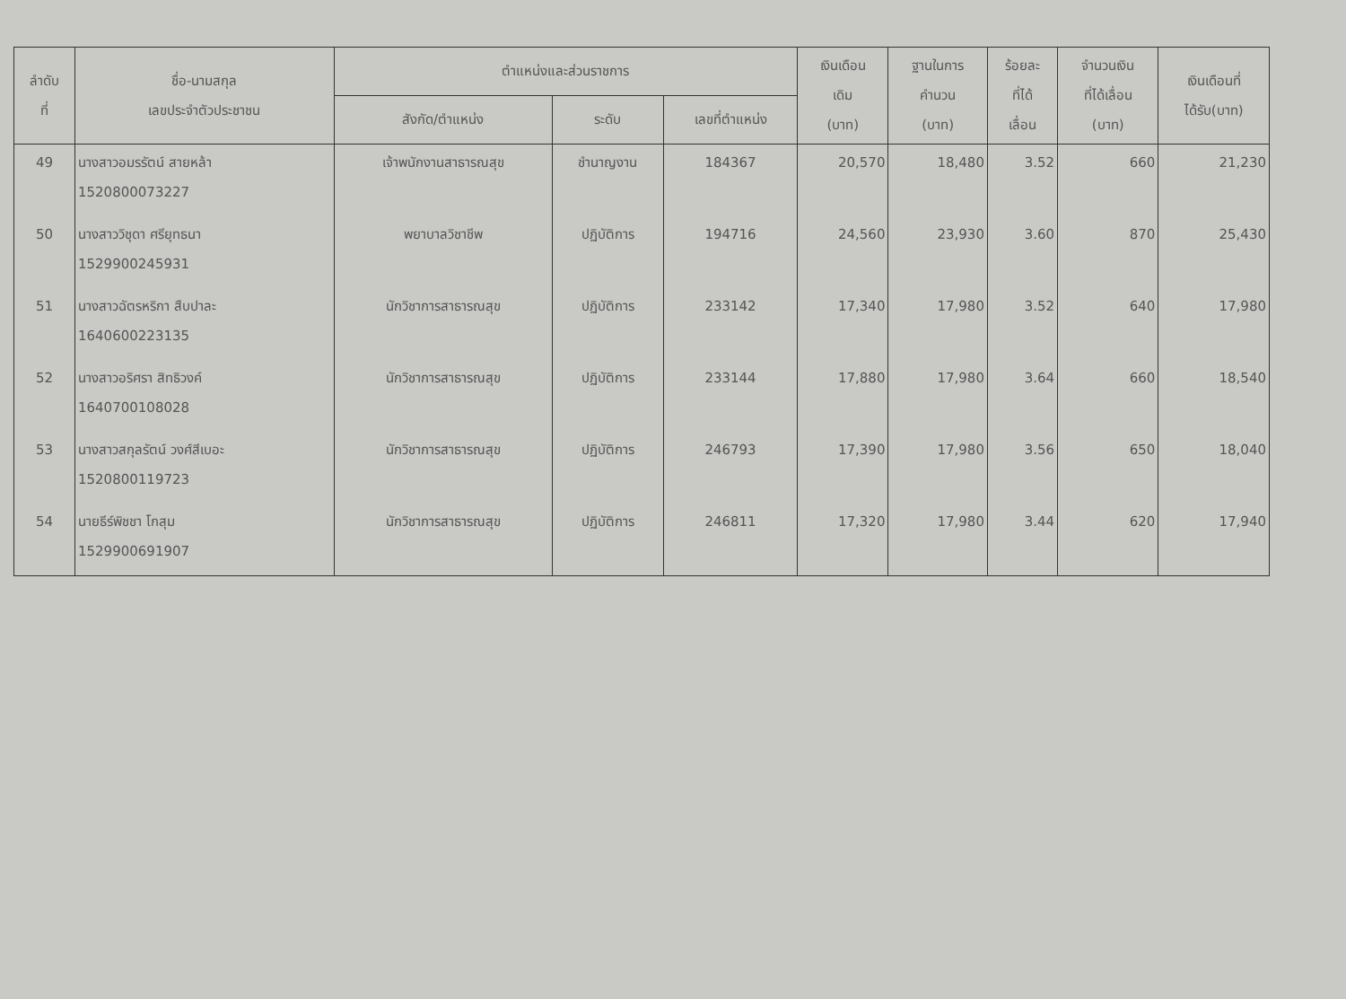| ลำดับ ที่ | ชื่อ-นามสกุล เลขประจำตัวประชาชน | ตำแหน่งและส่วนราชการ | | | เงินเดือน เดิม (บาท) | ฐานในการ คำนวน (บาท) | ร้อยละ ที่ได้ เลื่อน | จำนวนเงิน ที่ได้เลื่อน (บาท) | เงินเดือนที่ ได้รับ(บาท) |
| --- | --- | --- | --- | --- | --- | --- | --- | --- | --- |
| | | สังกัด/ตำแหน่ง | ระดับ | เลขที่ตำแหน่ง | | | | | |
| 49 | นางสาวอมรรัตน์ สายหล้า 1520800073227 | เจ้าพนักงานสาธารณสุข | ชำนาญงาน | 184367 | 20,570 | 18,480 | 3.52 | 660 | 21,230 |
| 50 | นางสาววิชุดา ศรียุทธนา 1529900245931 | พยาบาลวิชาชีพ | ปฏิบัติการ | 194716 | 24,560 | 23,930 | 3.60 | 870 | 25,430 |
| 51 | นางสาวฉัตรหริกา สืบปาละ 1640600223135 | นักวิชาการสาธารณสุข | ปฏิบัติการ | 233142 | 17,340 | 17,980 | 3.52 | 640 | 17,980 |
| 52 | นางสาวอริศรา สิทธิวงค์ 1640700108028 | นักวิชาการสาธารณสุข | ปฏิบัติการ | 233144 | 17,880 | 17,980 | 3.64 | 660 | 18,540 |
| 53 | นางสาวสกุลรัตน์ วงศ์สีเบอะ 1520800119723 | นักวิชาการสาธารณสุข | ปฏิบัติการ | 246793 | 17,390 | 17,980 | 3.56 | 650 | 18,040 |
| 54 | นายธีร์พิชชา โกสุม 1529900691907 | นักวิชาการสาธารณสุข | ปฏิบัติการ | 246811 | 17,320 | 17,980 | 3.44 | 620 | 17,940 |